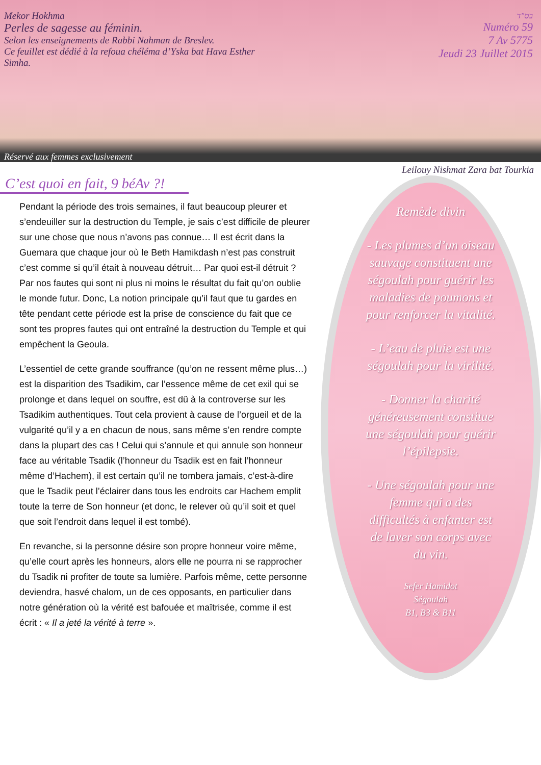Mekor Hokhma
Perles de sagesse au féminin.
Selon les enseignements de Rabbi Nahman de Breslev.
Ce feuillet est dédié à la refoua chéléma d’Yska bat Hava Esther
Simha.
בס"ד
Numéro 59
7 Av 5775
Jeudi 23 Juillet 2015
Réservé aux femmes exclusivement
Leilouy Nishmat Zara bat Tourkia
C’est quoi en fait, 9 béAv ?!
Pendant la période des trois semaines, il faut beaucoup pleurer et s’endeuiller sur la destruction du Temple, je sais c’est difficile de pleurer sur une chose que nous n’avons pas connue… Il est écrit dans la Guemara que chaque jour où le Beth Hamikdash n’est pas construit c’est comme si qu’il était à nouveau détruit… Par quoi est-il détruit ? Par nos fautes qui sont ni plus ni moins le résultat du fait qu’on oublie le monde futur. Donc, La notion principale qu’il faut que tu gardes en tête pendant cette période est la prise de conscience du fait que ce sont tes propres fautes qui ont entraîné la destruction du Temple et qui empêchent la Geoula.
L’essentiel de cette grande souffrance (qu’on ne ressent même plus…) est la disparition des Tsadikim, car l’essence même de cet exil qui se prolonge et dans lequel on souffre, est dû à la controverse sur les Tsadikim authentiques. Tout cela provient à cause de l’orgueil et de la vulgarité qu’il y a en chacun de nous, sans même s’en rendre compte dans la plupart des cas ! Celui qui s’annule et qui annule son honneur face au véritable Tsadik (l’honneur du Tsadik est en fait l’honneur même d’Hachem), il est certain qu’il ne tombera jamais, c’est-à-dire que le Tsadik peut l’éclairer dans tous les endroits car Hachem emplit toute la terre de Son honneur (et donc, le relever où qu’il soit et quel que soit l’endroit dans lequel il est tombé).
En revanche, si la personne désire son propre honneur voire même, qu’elle court après les honneurs, alors elle ne pourra ni se rapprocher du Tsadik ni profiter de toute sa lumière. Parfois même, cette personne deviendra, hasvé chalom, un de ces opposants, en particulier dans notre génération où la vérité est bafouée et maîtrisée, comme il est écrit : « Il a jeté la vérité à terre ».
Remède divin
- Les plumes d’un oiseau sauvage constituent une ségoulah pour guérir les maladies de poumons et pour renforcer la vitalité.
- L’eau de pluie est une ségoulah pour la virilité.
- Donner la charité généreusement constitue une ségoulah pour guérir l’épilepsie.
- Une ségoulah pour une femme qui a des difficultés à enfanter est de laver son corps avec du vin.
Sefer Hamidot
Ségoulah
B1, B3 & B11